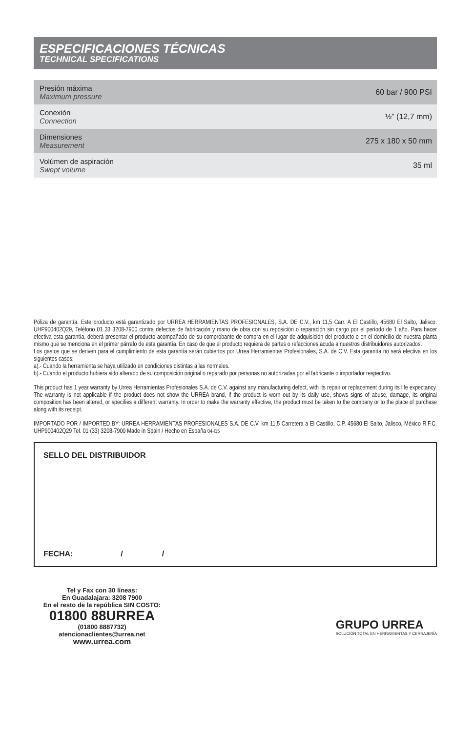ESPECIFICACIONES TÉCNICAS
TECHNICAL SPECIFICATIONS
| Presión máxima Maximum pressure | 60 bar / 900 PSI |
| Conexión Connection | ½” (12,7 mm) |
| Dimensiones Measurement | 275 x 180 x 50 mm |
| Volúmen de aspiración Swept volume | 35 ml |
Póliza de garantía. Este producto está garantizado por URREA HERRAMIENTAS PROFESIONALES, S.A. DE C.V., km 11,5 Carr. A El Castillo, 45680 El Salto, Jalisco. UHP900402Q29, Teléfono 01 33 3208-7900 contra defectos de fabricación y mano de obra con su reposición o reparación sin cargo por el período de 1 año. Para hacer efectiva esta garantía, deberá presentar el producto acompañado de su comprobante de compra en el lugar de adquisición del producto o en el domicilio de nuestra planta mismo que se menciona en el primer párrafo de esta garantía. En caso de que el producto requiera de partes o refacciones acuda a nuestros distribuidores autorizados.
Los gastos que se deriven para el cumplimiento de esta garantía serán cubiertos por Urrea Herramientas Profesionales, S.A. de C.V. Esta garantía no será efectiva en los siguientes casos:
a).- Cuando la herramienta se haya utilizado en condiciones distintas a las normales.
b).- Cuando el producto hubiera sido alterado de su composición original o reparado por personas no autorizadas por el fabricante o importador respectivo.
This product has 1 year warranty by Urrea Herramientas Profesionales S.A. de C.V. against any manufacturing defect, with its repair or replacement during its life expectancy. The warranty is not applicable if the product does not show the URREA brand, if the product is worn out by its daily use, shows signs of abuse, damage, its original composition has been altered, or specifies a different warranty. In order to make the warranty effective, the product must be taken to the company or to the place of purchase along with its receipt.
IMPORTADO POR / IMPORTED BY: URREA HERRAMIENTAS PROFESIONALES S.A. DE C.V. km 11,5 Carretera a El Castillo, C.P. 45680 El Salto, Jalisco, México R.F.C. UHP900402Q29 Tel. 01 (33) 3208-7900 Made in Spain / Hecho en España 04-I15
SELLO DEL DISTRIBUIDOR
FECHA: / /
Tel y Fax con 30 líneas:
En Guadalajara: 3208 7900
En el resto de la república SIN COSTO:
01800 88URREA
(01800 8887732)
atencionaclientes@urrea.net
www.urrea.com
GRUPO URREA
SOLUCIÓN TOTAL EN HERRAMIENTAS Y CERRAJERÍA